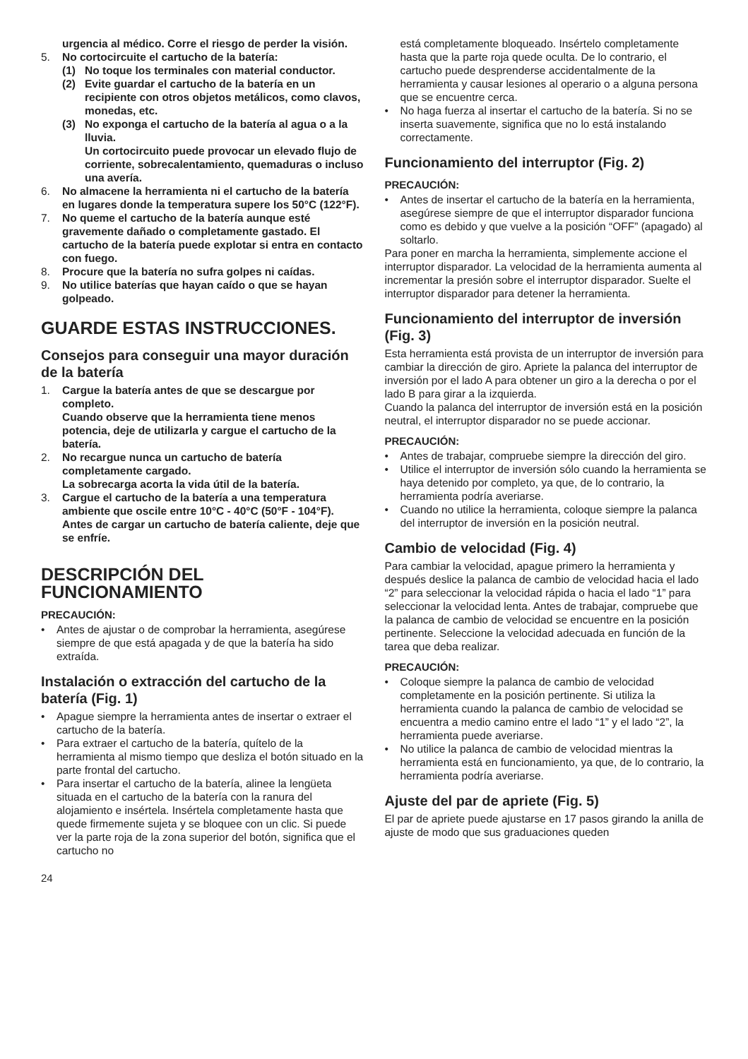urgencia al médico. Corre el riesgo de perder la visión.
5. No cortocircuite el cartucho de la batería:
(1) No toque los terminales con material conductor.
(2) Evite guardar el cartucho de la batería en un recipiente con otros objetos metálicos, como clavos, monedas, etc.
(3) No exponga el cartucho de la batería al agua o a la lluvia.
Un cortocircuito puede provocar un elevado flujo de corriente, sobrecalentamiento, quemaduras o incluso una avería.
6. No almacene la herramienta ni el cartucho de la batería en lugares donde la temperatura supere los 50°C (122°F).
7. No queme el cartucho de la batería aunque esté gravemente dañado o completamente gastado. El cartucho de la batería puede explotar si entra en contacto con fuego.
8. Procure que la batería no sufra golpes ni caídas.
9. No utilice baterías que hayan caído o que se hayan golpeado.
GUARDE ESTAS INSTRUCCIONES.
Consejos para conseguir una mayor duración de la batería
1. Cargue la batería antes de que se descargue por completo.
Cuando observe que la herramienta tiene menos potencia, deje de utilizarla y cargue el cartucho de la batería.
2. No recargue nunca un cartucho de batería completamente cargado.
La sobrecarga acorta la vida útil de la batería.
3. Cargue el cartucho de la batería a una temperatura ambiente que oscile entre 10°C - 40°C (50°F - 104°F). Antes de cargar un cartucho de batería caliente, deje que se enfríe.
DESCRIPCIÓN DEL FUNCIONAMIENTO
PRECAUCIÓN:
• Antes de ajustar o de comprobar la herramienta, asegúrese siempre de que está apagada y de que la batería ha sido extraída.
Instalación o extracción del cartucho de la batería (Fig. 1)
• Apague siempre la herramienta antes de insertar o extraer el cartucho de la batería.
• Para extraer el cartucho de la batería, quítelo de la herramienta al mismo tiempo que desliza el botón situado en la parte frontal del cartucho.
• Para insertar el cartucho de la batería, alinee la lengüeta situada en el cartucho de la batería con la ranura del alojamiento e insértela. Insértela completamente hasta que quede firmemente sujeta y se bloquee con un clic. Si puede ver la parte roja de la zona superior del botón, significa que el cartucho no
está completamente bloqueado. Insértelo completamente hasta que la parte roja quede oculta. De lo contrario, el cartucho puede desprenderse accidentalmente de la herramienta y causar lesiones al operario o a alguna persona que se encuentre cerca.
• No haga fuerza al insertar el cartucho de la batería. Si no se inserta suavemente, significa que no lo está instalando correctamente.
Funcionamiento del interruptor (Fig. 2)
PRECAUCIÓN:
• Antes de insertar el cartucho de la batería en la herramienta, asegúrese siempre de que el interruptor disparador funciona como es debido y que vuelve a la posición “OFF” (apagado) al soltarlo.
Para poner en marcha la herramienta, simplemente accione el interruptor disparador. La velocidad de la herramienta aumenta al incrementar la presión sobre el interruptor disparador. Suelte el interruptor disparador para detener la herramienta.
Funcionamiento del interruptor de inversión (Fig. 3)
Esta herramienta está provista de un interruptor de inversión para cambiar la dirección de giro. Apriete la palanca del interruptor de inversión por el lado A para obtener un giro a la derecha o por el lado B para girar a la izquierda.
Cuando la palanca del interruptor de inversión está en la posición neutral, el interruptor disparador no se puede accionar.
PRECAUCIÓN:
• Antes de trabajar, compruebe siempre la dirección del giro.
• Utilice el interruptor de inversión sólo cuando la herramienta se haya detenido por completo, ya que, de lo contrario, la herramienta podría averiarse.
• Cuando no utilice la herramienta, coloque siempre la palanca del interruptor de inversión en la posición neutral.
Cambio de velocidad (Fig. 4)
Para cambiar la velocidad, apague primero la herramienta y después deslice la palanca de cambio de velocidad hacia el lado “2” para seleccionar la velocidad rápida o hacia el lado “1” para seleccionar la velocidad lenta. Antes de trabajar, compruebe que la palanca de cambio de velocidad se encuentre en la posición pertinente. Seleccione la velocidad adecuada en función de la tarea que deba realizar.
PRECAUCIÓN:
• Coloque siempre la palanca de cambio de velocidad completamente en la posición pertinente. Si utiliza la herramienta cuando la palanca de cambio de velocidad se encuentra a medio camino entre el lado “1” y el lado “2”, la herramienta puede averiarse.
• No utilice la palanca de cambio de velocidad mientras la herramienta está en funcionamiento, ya que, de lo contrario, la herramienta podría averiarse.
Ajuste del par de apriete (Fig. 5)
El par de apriete puede ajustarse en 17 pasos girando la anilla de ajuste de modo que sus graduaciones queden
24